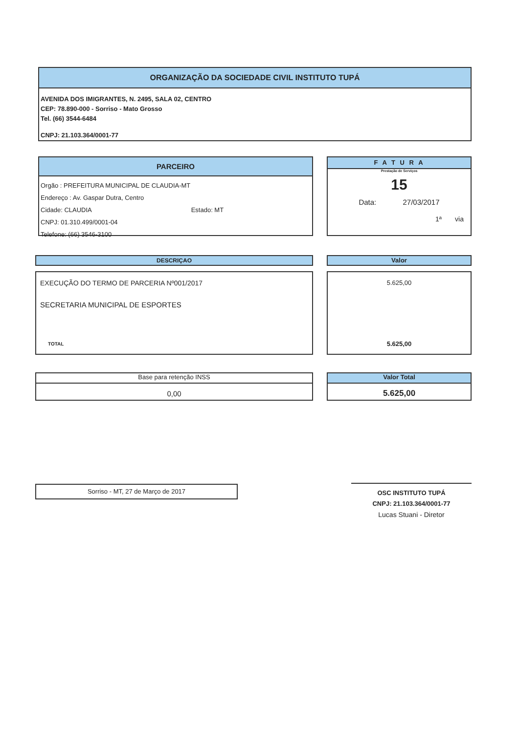ORGANIZAÇÃO DA SOCIEDADE CIVIL INSTITUTO TUPÁ
AVENIDA DOS IMIGRANTES, N. 2495, SALA 02, CENTRO
CEP: 78.890-000 - Sorriso - Mato Grosso
Tel. (66) 3544-6484
CNPJ: 21.103.364/0001-77
PARCEIRO
Orgão : PREFEITURA MUNICIPAL DE CLAUDIA-MT
Endereço : Av. Gaspar Dutra, Centro
Cidade: CLAUDIA Estado: MT
CNPJ: 01.310.499/0001-04
Telefone: (66) 3546-3100
F A T U R A
Prestação de Serviços
15
Data: 27/03/2017
1ª via
DESCRIÇAO Valor
EXECUÇÃO DO TERMO DE PARCERIA Nº001/2017
SECRETARIA MUNICIPAL DE ESPORTES
TOTAL
5.625,00
5.625,00
Base para retenção INSS
0,00
Valor Total
5.625,00
Sorriso - MT, 27 de Março de 2017
OSC INSTITUTO TUPÁ
CNPJ: 21.103.364/0001-77
Lucas Stuani - Diretor